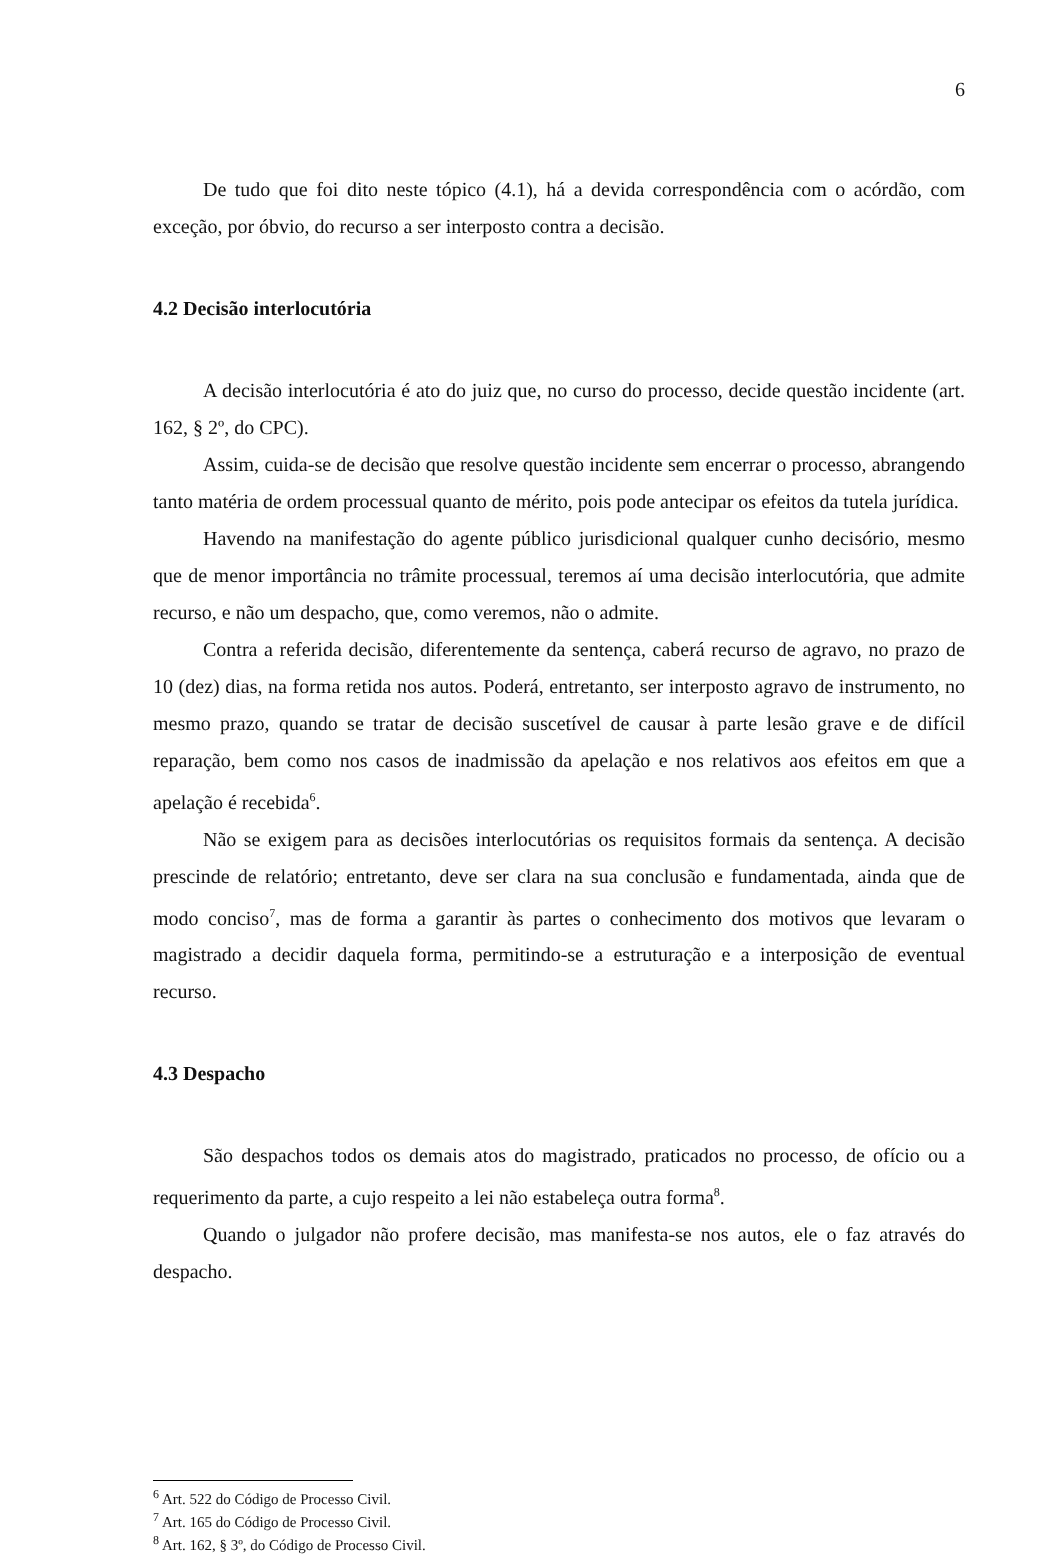6
De tudo que foi dito neste tópico (4.1), há a devida correspondência com o acórdão, com exceção, por óbvio, do recurso a ser interposto contra a decisão.
4.2 Decisão interlocutória
A decisão interlocutória é ato do juiz que, no curso do processo, decide questão incidente (art. 162, § 2º, do CPC).
Assim, cuida-se de decisão que resolve questão incidente sem encerrar o processo, abrangendo tanto matéria de ordem processual quanto de mérito, pois pode antecipar os efeitos da tutela jurídica.
Havendo na manifestação do agente público jurisdicional qualquer cunho decisório, mesmo que de menor importância no trâmite processual, teremos aí uma decisão interlocutória, que admite recurso, e não um despacho, que, como veremos, não o admite.
Contra a referida decisão, diferentemente da sentença, caberá recurso de agravo, no prazo de 10 (dez) dias, na forma retida nos autos. Poderá, entretanto, ser interposto agravo de instrumento, no mesmo prazo, quando se tratar de decisão suscetível de causar à parte lesão grave e de difícil reparação, bem como nos casos de inadmissão da apelação e nos relativos aos efeitos em que a apelação é recebida<sup>6</sup>.
Não se exigem para as decisões interlocutórias os requisitos formais da sentença. A decisão prescinde de relatório; entretanto, deve ser clara na sua conclusão e fundamentada, ainda que de modo conciso<sup>7</sup>, mas de forma a garantir às partes o conhecimento dos motivos que levaram o magistrado a decidir daquela forma, permitindo-se a estruturação e a interposição de eventual recurso.
4.3 Despacho
São despachos todos os demais atos do magistrado, praticados no processo, de ofício ou a requerimento da parte, a cujo respeito a lei não estabeleça outra forma<sup>8</sup>.
Quando o julgador não profere decisão, mas manifesta-se nos autos, ele o faz através do despacho.
<sup>6</sup> Art. 522 do Código de Processo Civil.
<sup>7</sup> Art. 165 do Código de Processo Civil.
<sup>8</sup> Art. 162, § 3º, do Código de Processo Civil.